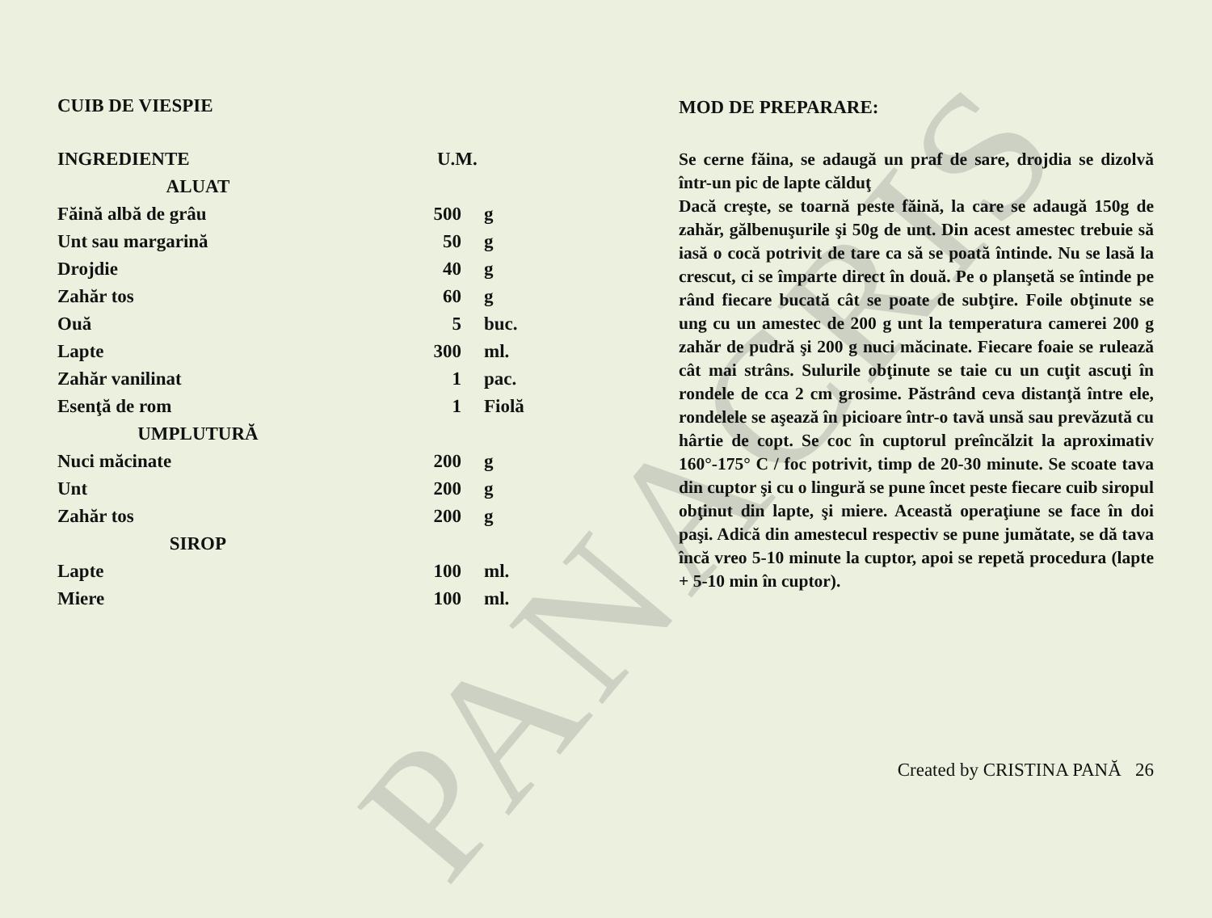PANACRIS
CUIB DE VIESPIE
| INGREDIENTE | U.M. | |
| --- | --- | --- |
| ALUAT | | |
| Făină albă de grâu | 500 | g |
| Unt sau margarină | 50 | g |
| Drojdie | 40 | g |
| Zahăr tos | 60 | g |
| Ouă | 5 | buc. |
| Lapte | 300 | ml. |
| Zahăr vanilinat | 1 | pac. |
| Esenţă de rom | 1 | Fiolă |
| UMPLUTURĂ | | |
| Nuci măcinate | 200 | g |
| Unt | 200 | g |
| Zahăr tos | 200 | g |
| SIROP | | |
| Lapte | 100 | ml. |
| Miere | 100 | ml. |
MOD DE PREPARARE:
Se cerne făina, se adaugă un praf de sare, drojdia se dizolvă într-un pic de lapte călduţ
Dacă creşte, se toarnă peste făină, la care se adaugă 150g de zahăr, gălbenuşurile şi 50g de unt. Din acest amestec trebuie să iasă o cocă potrivit de tare ca să se poată întinde. Nu se lasă la crescut, ci se împarte direct în două. Pe o planşetă se întinde pe rând fiecare bucată cât se poate de subţire. Foile obţinute se ung cu un amestec de 200 g unt la temperatura camerei 200 g zahăr de pudră şi 200 g nuci măcinate. Fiecare foaie se rulează cât mai strâns. Sulurile obţinute se taie cu un cuţit ascuţi în rondele de cca 2 cm grosime. Păstrând ceva distanţă între ele, rondelele se aşează în picioare într-o tavă unsă sau prevăzută cu hârtie de copt. Se coc în cuptorul preîncălzit la aproximativ 160°-175° C / foc potrivit, timp de 20-30 minute. Se scoate tava din cuptor şi cu o lingură se pune încet peste fiecare cuib siropul obţinut din lapte, şi miere. Această operaţiune se face în doi paşi. Adică din amestecul respectiv se pune jumătate, se dă tava încă vreo 5-10 minute la cuptor, apoi se repetă procedura (lapte + 5-10 min în cuptor).
Created by CRISTINA PANĂ 26